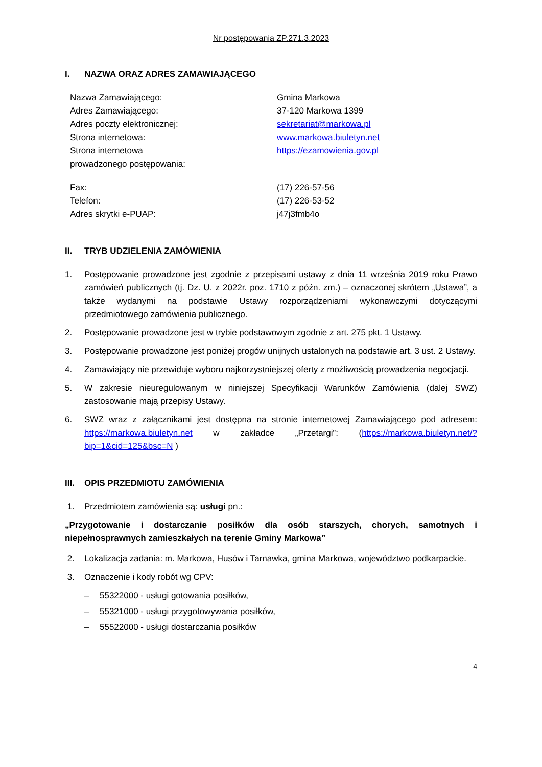Nr postępowania ZP.271.3.2023
I. NAZWA ORAZ ADRES ZAMAWIAJĄCEGO
| Nazwa Zamawiającego: | Gmina Markowa |
| Adres Zamawiającego: | 37-120 Markowa 1399 |
| Adres poczty elektronicznej: | sekretariat@markowa.pl |
| Strona internetowa: | www.markowa.biuletyn.net |
| Strona internetowa prowadzonego postępowania: | https://ezamowienia.gov.pl |
| Fax: | (17) 226-57-56 |
| Telefon: | (17) 226-53-52 |
| Adres skrytki e-PUAP: | j47j3fmb4o |
II. TRYB UDZIELENIA ZAMÓWIENIA
1. Postępowanie prowadzone jest zgodnie z przepisami ustawy z dnia 11 września 2019 roku Prawo zamówień publicznych (tj. Dz. U. z 2022r. poz. 1710 z późn. zm.) – oznaczonej skrótem „Ustawa”, a także wydanymi na podstawie Ustawy rozporządzeniami wykonawczymi dotyczącymi przedmiotowego zamówienia publicznego.
2. Postępowanie prowadzone jest w trybie podstawowym zgodnie z art. 275 pkt. 1 Ustawy.
3. Postępowanie prowadzone jest poniżej progów unijnych ustalonych na podstawie art. 3 ust. 2 Ustawy.
4. Zamawiający nie przewiduje wyboru najkorzystniejszej oferty z możliwością prowadzenia negocjacji.
5. W zakresie nieuregulowanym w niniejszej Specyfikacji Warunków Zamówienia (dalej SWZ) zastosowanie mają przepisy Ustawy.
6. SWZ wraz z załącznikami jest dostępna na stronie internetowej Zamawiającego pod adresem: https://markowa.biuletyn.net w zakładce „Przetargi”: (https://markowa.biuletyn.net/?bip=1&cid=125&bsc=N )
III. OPIS PRZEDMIOTU ZAMÓWIENIA
1. Przedmiotem zamówienia są: usługi pn.:
„Przygotowanie i dostarczanie posiłków dla osób starszych, chorych, samotnych i niepełnosprawnych zamieszkałych na terenie Gminy Markowa”
2. Lokalizacja zadania: m. Markowa, Husów i Tarnawka, gmina Markowa, województwo podkarpackie.
3. Oznaczenie i kody robót wg CPV:
– 55322000 - usługi gotowania posiłków,
– 55321000 - usługi przygotowywania posiłków,
– 55522000 - usługi dostarczania posiłków
4